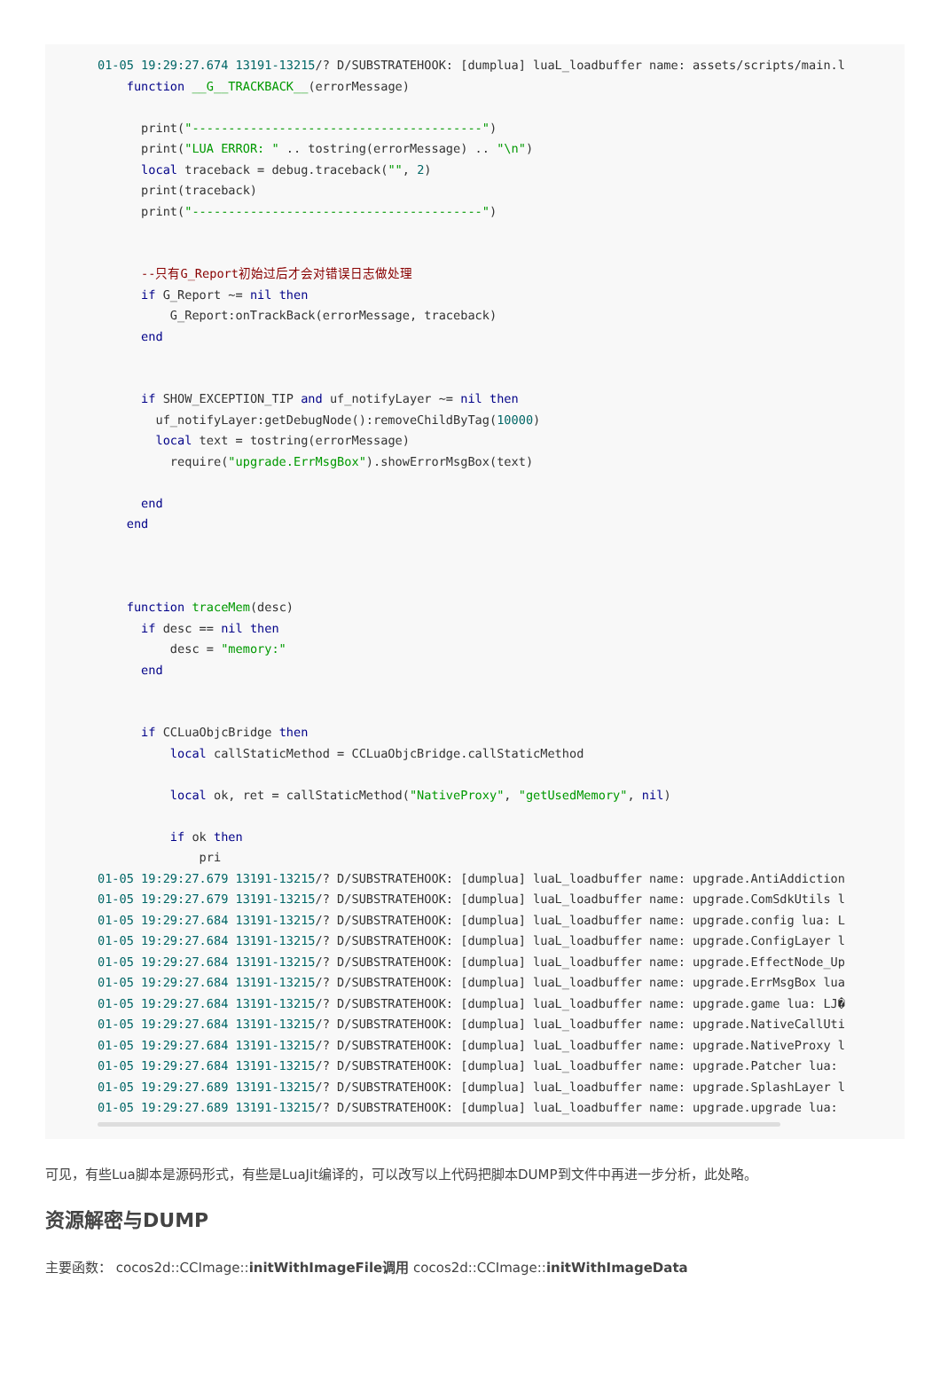01-05 19:29:27.674 13191-13215/? D/SUBSTRATEHOOK: [dumplua] luaL_loadbuffer name: assets/scripts/main.l
    function __G__TRACKBACK__(errorMessage)

      print("----------------------------------------")
      print("LUA ERROR: " .. tostring(errorMessage) .. "\n")
      local traceback = debug.traceback("", 2)
      print(traceback)
      print("----------------------------------------")


      --只有G_Report初始过后才会对错误日志做处理
      if G_Report ~= nil then
          G_Report:onTrackBack(errorMessage, traceback)
      end


      if SHOW_EXCEPTION_TIP and uf_notifyLayer ~= nil then
        uf_notifyLayer:getDebugNode():removeChildByTag(10000)
        local text = tostring(errorMessage)
          require("upgrade.ErrMsgBox").showErrorMsgBox(text)

      end
    end



    function traceMem(desc)
      if desc == nil then
          desc = "memory:"
      end


      if CCLuaObjcBridge then
          local callStaticMethod = CCLuaObjcBridge.callStaticMethod

          local ok, ret = callStaticMethod("NativeProxy", "getUsedMemory", nil)

          if ok then
              pri
01-05 19:29:27.679 13191-13215/? D/SUBSTRATEHOOK: [dumplua] luaL_loadbuffer name: upgrade.AntiAddiction
01-05 19:29:27.679 13191-13215/? D/SUBSTRATEHOOK: [dumplua] luaL_loadbuffer name: upgrade.ComSdkUtils l
01-05 19:29:27.684 13191-13215/? D/SUBSTRATEHOOK: [dumplua] luaL_loadbuffer name: upgrade.config lua: L
01-05 19:29:27.684 13191-13215/? D/SUBSTRATEHOOK: [dumplua] luaL_loadbuffer name: upgrade.ConfigLayer l
01-05 19:29:27.684 13191-13215/? D/SUBSTRATEHOOK: [dumplua] luaL_loadbuffer name: upgrade.EffectNode_Up
01-05 19:29:27.684 13191-13215/? D/SUBSTRATEHOOK: [dumplua] luaL_loadbuffer name: upgrade.ErrMsgBox lua
01-05 19:29:27.684 13191-13215/? D/SUBSTRATEHOOK: [dumplua] luaL_loadbuffer name: upgrade.game lua: LJ�
01-05 19:29:27.684 13191-13215/? D/SUBSTRATEHOOK: [dumplua] luaL_loadbuffer name: upgrade.NativeCallUti
01-05 19:29:27.684 13191-13215/? D/SUBSTRATEHOOK: [dumplua] luaL_loadbuffer name: upgrade.NativeProxy l
01-05 19:29:27.684 13191-13215/? D/SUBSTRATEHOOK: [dumplua] luaL_loadbuffer name: upgrade.Patcher lua:
01-05 19:29:27.689 13191-13215/? D/SUBSTRATEHOOK: [dumplua] luaL_loadbuffer name: upgrade.SplashLayer l
01-05 19:29:27.689 13191-13215/? D/SUBSTRATEHOOK: [dumplua] luaL_loadbuffer name: upgrade.upgrade lua:
可见，有些Lua脚本是源码形式，有些是LuaJit编译的，可以改写以上代码把脚本DUMP到文件中再进一步分析，此处略。
资源解密与DUMP
主要函数： cocos2d::CCImage::initWithImageFile调用 cocos2d::CCImage::initWithImageData